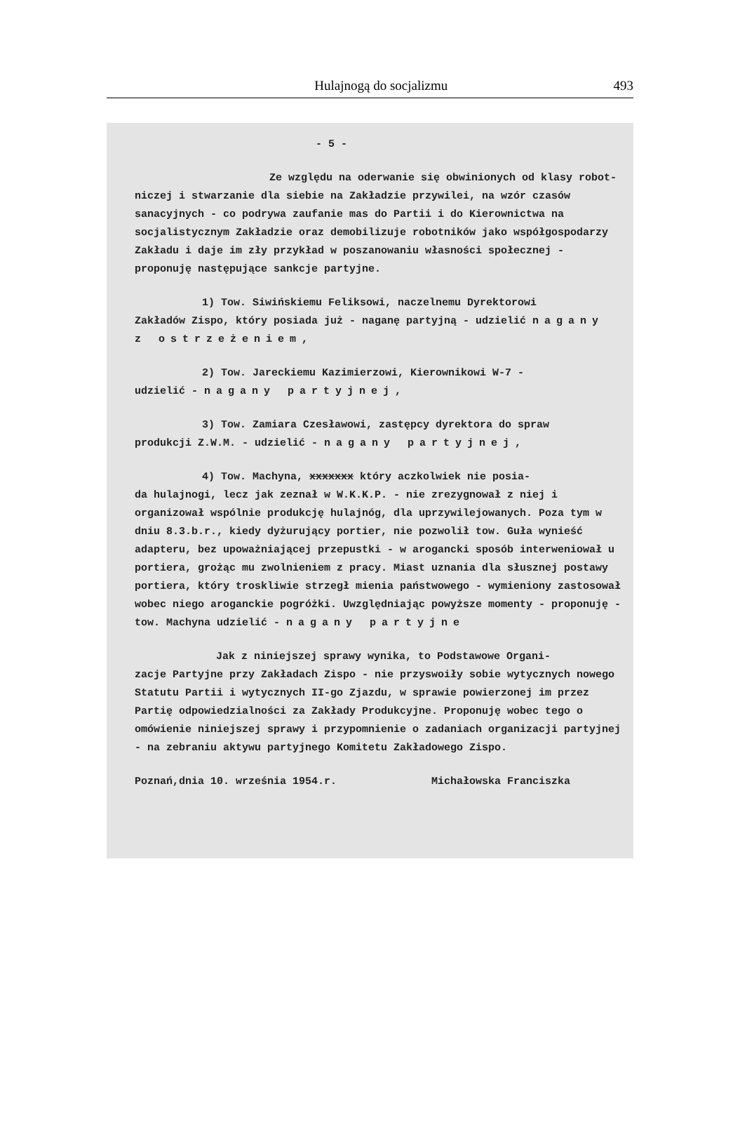Hulajnogą do socjalizmu 493
- 5 -
Ze względu na oderwanie się obwinionych od klasy robot-
niczej i stwarzanie dla siebie na Zakładzie przywilei, na wzór czasów sanacyjnych - co podrywa zaufanie mas do Partii i do Kierownictwa na socjalistycznym Zakładzie oraz demobilizuje robotników jako współgospodarzy Zakładu i daje im zły przykład w poszanowaniu własności społecznej - proponuję następujące sankcje partyjne.
1) Tow. Siwińskiemu Feliksowi, naczelnemu Dyrektorowi
Zakładów Zispo, który posiada już - naganę partyjną - udzielić nagany z ostrzeżeniem,
2) Tow. Jareckiemu Kazimierzowi, Kierownikowi W-7 -
udzielić - nagany partyjnej,
3) Tow. Zamiara Czesławowi, zastępcy dyrektora do spraw
produkcji Z.W.M. - udzielić - nagany partyjnej,
4) Tow. Machyna, xxxxxxx który aczkolwiek nie posia-
da hulajnogi, lecz jak zeznał w W.K.K.P. - nie zrezygnował z niej i organizował wspólnie produkcję hulajnóg, dla uprzywilejowanych. Poza tym w dniu 8.3.b.r., kiedy dyżurujący portier, nie pozwolił tow. Guła wynieść adapteru, bez upoważniającej przepustki - w arogancki sposób interweniował u portiera, grożąc mu zwolnieniem z pracy. Miast uznania dla słusznej postawy portiera, który troskliwie strzegł mienia państwowego - wymieniony zastosował wobec niego aroganckie pogróżki. Uwzględniając powyższe momenty - proponuję - tow. Machyna udzielić - nagany partyjne
Jak z niniejszej sprawy wynika, to Podstawowe Organi-
zacje Partyjne przy Zakładach Zispo - nie przyswoiły sobie wytycznych nowego Statutu Partii i wytycznych II-go Zjazdu, w sprawie powierzonej im przez Partię odpowiedzialności za Zakłady Produkcyjne. Proponuję wobec tego o omówienie niniejszej sprawy i przypomnienie o zadaniach organizacji partyjnej - na zebraniu aktywu partyjnego Komitetu Zakładowego Zispo.
Poznań,dnia 10. września 1954.r. Michałowska Franciszka